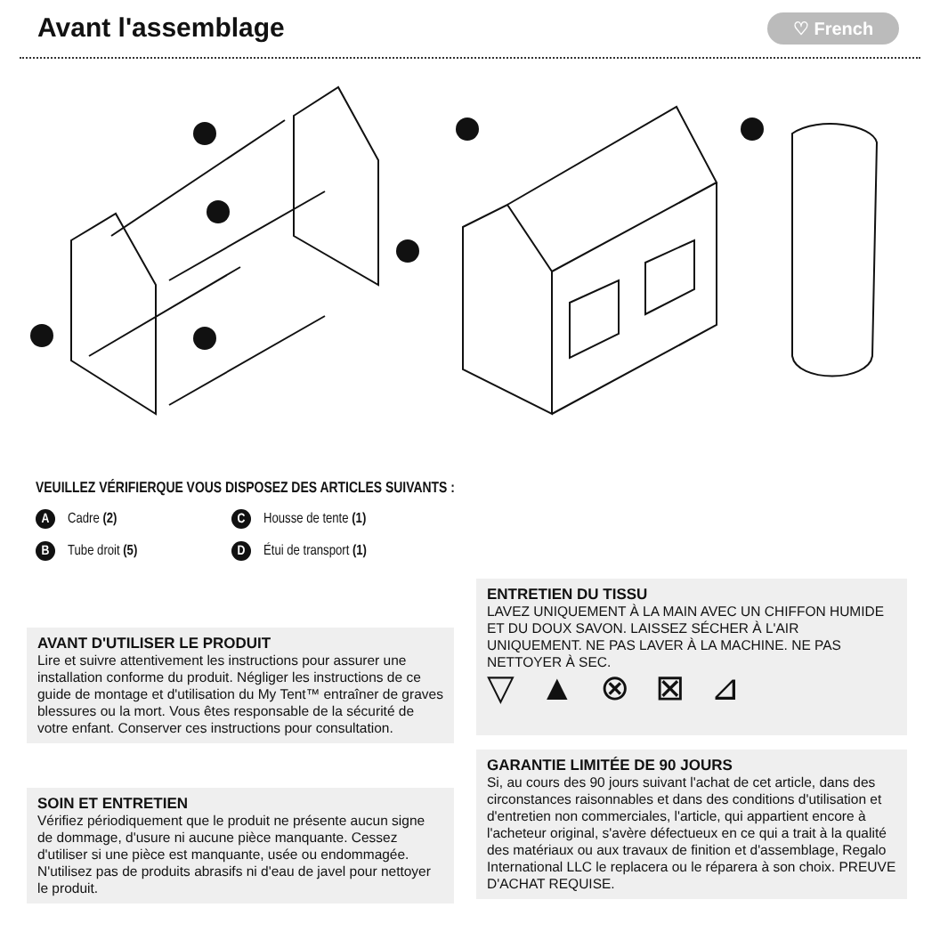Avant l'assemblage ♡ French
VEUILLEZ VÉRIFIERQUE VOUS DISPOSEZ DES ARTICLES SUIVANTS :
A Cadre (2)
C Housse de tente (1)
B Tube droit (5)
D Étui de transport (1)
AVANT D'UTILISER LE PRODUIT
Lire et suivre attentivement les instructions pour assurer une installation conforme du produit. Négliger les instructions de ce guide de montage et d'utilisation du My Tent™ entraîner de graves blessures ou la mort. Vous êtes responsable de la sécurité de votre enfant. Conserver ces instructions pour consultation.
SOIN ET ENTRETIEN
Vérifiez périodiquement que le produit ne présente aucun signe de dommage, d'usure ni aucune pièce manquante. Cessez d'utiliser si une pièce est manquante, usée ou endommagée. N'utilisez pas de produits abrasifs ni d'eau de javel pour nettoyer le produit.
ENTRETIEN DU TISSU
LAVEZ UNIQUEMENT À LA MAIN AVEC UN CHIFFON HUMIDE ET DU DOUX SAVON. LAISSEZ SÉCHER À L'AIR UNIQUEMENT. NE PAS LAVER À LA MACHINE. NE PAS NETTOYER À SEC.
▽▲⊗⊠⊿
GARANTIE LIMITÉE DE 90 JOURS
Si, au cours des 90 jours suivant l'achat de cet article, dans des circonstances raisonnables et dans des conditions d'utilisation et d'entretien non commerciales, l'article, qui appartient encore à l'acheteur original, s'avère défectueux en ce qui a trait à la qualité des matériaux ou aux travaux de finition et d'assemblage, Regalo International LLC le replacera ou le réparera à son choix. PREUVE D'ACHAT REQUISE.